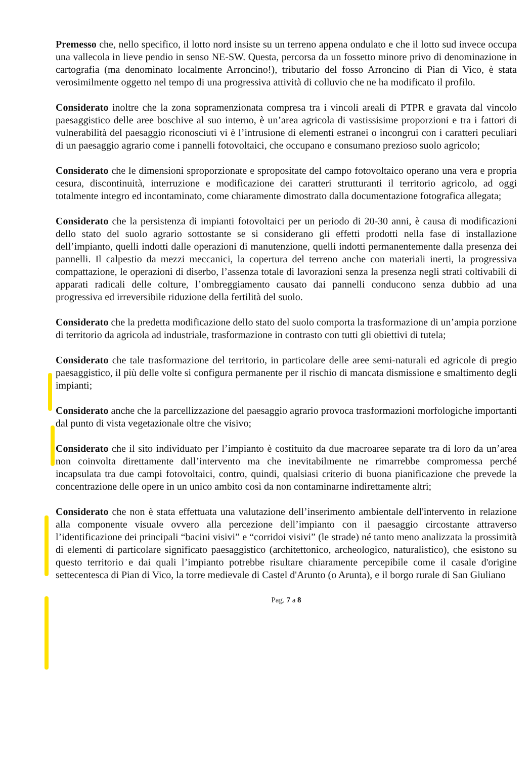Premesso che, nello specifico, il lotto nord insiste su un terreno appena ondulato e che il lotto sud invece occupa una vallecola in lieve pendio in senso NE-SW. Questa, percorsa da un fossetto minore privo di denominazione in cartografia (ma denominato localmente Arroncino!), tributario del fosso Arroncino di Pian di Vico, è stata verosimilmente oggetto nel tempo di una progressiva attività di colluvio che ne ha modificato il profilo.
Considerato inoltre che la zona sopramenzionata compresa tra i vincoli areali di PTPR e gravata dal vincolo paesaggistico delle aree boschive al suo interno, è un’area agricola di vastissisime proporzioni e tra i fattori di vulnerabilità del paesaggio riconosciuti vi è l’intrusione di elementi estranei o incongrui con i caratteri peculiari di un paesaggio agrario come i pannelli fotovoltaici, che occupano e consumano prezioso suolo agricolo;
Considerato che le dimensioni sproporzionate e spropositate del campo fotovoltaico operano una vera e propria cesura, discontinuità, interruzione e modificazione dei caratteri strutturanti il territorio agricolo, ad oggi totalmente integro ed incontaminato, come chiaramente dimostrato dalla documentazione fotografica allegata;
Considerato che la persistenza di impianti fotovoltaici per un periodo di 20-30 anni, è causa di modificazioni dello stato del suolo agrario sottostante se si considerano gli effetti prodotti nella fase di installazione dell’impianto, quelli indotti dalle operazioni di manutenzione, quelli indotti permanentemente dalla presenza dei pannelli. Il calpestio da mezzi meccanici, la copertura del terreno anche con materiali inerti, la progressiva compattazione, le operazioni di diserbo, l’assenza totale di lavorazioni senza la presenza negli strati coltivabili di apparati radicali delle colture, l’ombreggiamento causato dai pannelli conducono senza dubbio ad una progressiva ed irreversibile riduzione della fertilità del suolo.
Considerato che la predetta modificazione dello stato del suolo comporta la trasformazione di un’ampia porzione di territorio da agricola ad industriale, trasformazione in contrasto con tutti gli obiettivi di tutela;
Considerato che tale trasformazione del territorio, in particolare delle aree semi-naturali ed agricole di pregio paesaggistico, il più delle volte si configura permanente per il rischio di mancata dismissione e smaltimento degli impianti;
Considerato anche che la parcellizzazione del paesaggio agrario provoca trasformazioni morfologiche importanti dal punto di vista vegetazionale oltre che visivo;
Considerato che il sito individuato per l’impianto è costituito da due macroaree separate tra di loro da un’area non coinvolta direttamente dall’intervento ma che inevitabilmente ne rimarrebbe compromessa perché incapsulata tra due campi fotovoltaici, contro, quindi, qualsiasi criterio di buona pianificazione che prevede la concentrazione delle opere in un unico ambito così da non contaminarne indirettamente altri;
Considerato che non è stata effettuata una valutazione dell’inserimento ambientale dell'intervento in relazione alla componente visuale ovvero alla percezione dell’impianto con il paesaggio circostante attraverso l’identificazione dei principali “bacini visivi” e “corridoi visivi” (le strade) né tanto meno analizzata la prossimità di elementi di particolare significato paesaggistico (architettonico, archeologico, naturalistico), che esistono su questo territorio e dai quali l’impianto potrebbe risultare chiaramente percepibile come il casale d'origine settecentesca di Pian di Vico, la torre medievale di Castel d'Arunto (o Arunta), e il borgo rurale di San Giuliano
Pag. 7 a 8